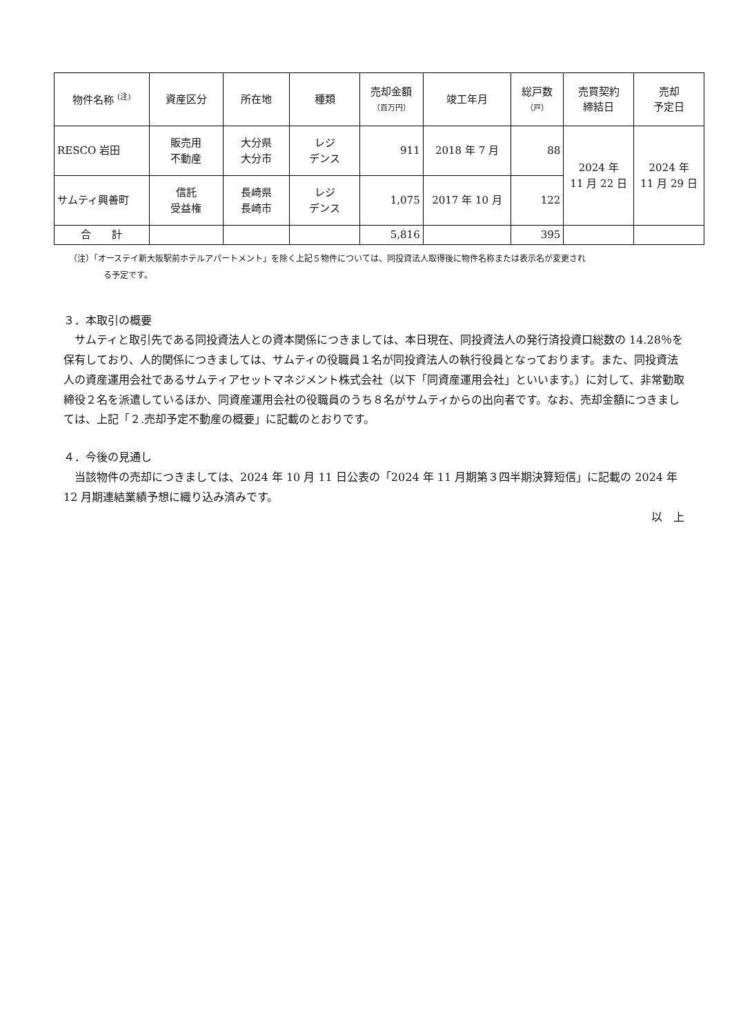| 物件名称 <sup>(注)</sup> | 資産区分 | 所在地 | 種類 | 売却金額 （百万円） | 竣工年月 | 総戸数 （戸） | 売買契約 締結日 | 売却 予定日 |
| --- | --- | --- | --- | --- | --- | --- | --- | --- |
| RESCO 岩田 | 販売用 不動産 | 大分県 大分市 | レジ デンス | 911 | 2018 年 7 月 | 88 | 2024 年 11 月 22 日 | 2024 年 11 月 29 日 |
| サムティ興善町 | 信託 受益権 | 長崎県 長崎市 | レジ デンス | 1,075 | 2017 年 10 月 | 122 | | |
| 合 計 | | | | 5,816 | | 395 | | |
（注）「オーステイ新大阪駅前ホテルアパートメント」を除く上記５物件については、同投資法人取得後に物件名称または表示名が変更され
る予定です。
３．本取引の概要
　サムティと取引先である同投資法人との資本関係につきましては、本日現在、同投資法人の発行済投資口総数の 14.28％を保有しており、人的関係につきましては、サムティの役職員１名が同投資法人の執行役員となっております。また、同投資法人の資産運用会社であるサムティアセットマネジメント株式会社（以下「同資産運用会社」といいます。）に対して、非常勤取締役２名を派遣しているほか、同資産運用会社の役職員のうち８名がサムティからの出向者です。なお、売却金額につきましては、上記「２.売却予定不動産の概要」に記載のとおりです。
４．今後の見通し
　当該物件の売却につきましては、2024 年 10 月 11 日公表の「2024 年 11 月期第３四半期決算短信」に記載の 2024 年 12 月期連結業績予想に織り込み済みです。
以　上